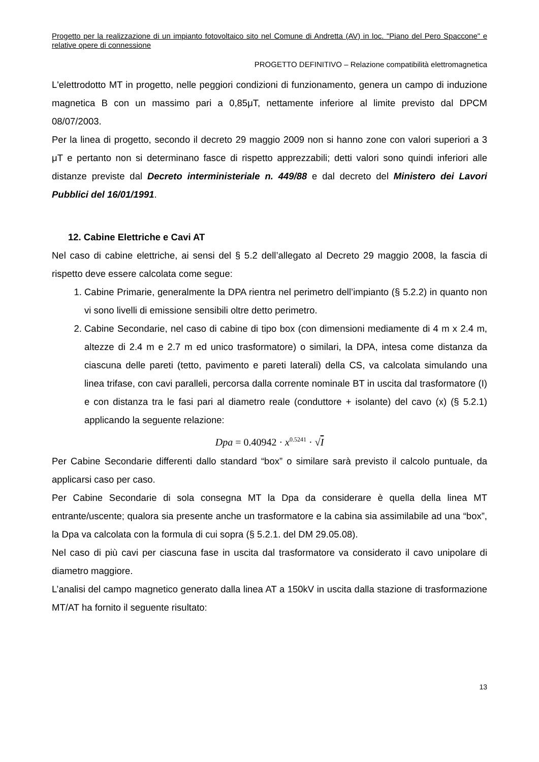Progetto per la realizzazione di un impianto fotovoltaico sito nel Comune di Andretta (AV) in loc. "Piano del Pero Spaccone" e relative opere di connessione
PROGETTO DEFINITIVO – Relazione compatibilità elettromagnetica
L'elettrodotto MT in progetto, nelle peggiori condizioni di funzionamento, genera un campo di induzione magnetica B con un massimo pari a 0,85μT, nettamente inferiore al limite previsto dal DPCM 08/07/2003.
Per la linea di progetto, secondo il decreto 29 maggio 2009 non si hanno zone con valori superiori a 3 μT e pertanto non si determinano fasce di rispetto apprezzabili; detti valori sono quindi inferiori alle distanze previste dal Decreto interministeriale n. 449/88 e dal decreto del Ministero dei Lavori Pubblici del 16/01/1991.
12. Cabine Elettriche e Cavi AT
Nel caso di cabine elettriche, ai sensi del § 5.2 dell’allegato al Decreto 29 maggio 2008, la fascia di rispetto deve essere calcolata come segue:
1. Cabine Primarie, generalmente la DPA rientra nel perimetro dell’impianto (§ 5.2.2) in quanto non vi sono livelli di emissione sensibili oltre detto perimetro.
2. Cabine Secondarie, nel caso di cabine di tipo box (con dimensioni mediamente di 4 m x 2.4 m, altezze di 2.4 m e 2.7 m ed unico trasformatore) o similari, la DPA, intesa come distanza da ciascuna delle pareti (tetto, pavimento e pareti laterali) della CS, va calcolata simulando una linea trifase, con cavi paralleli, percorsa dalla corrente nominale BT in uscita dal trasformatore (I) e con distanza tra le fasi pari al diametro reale (conduttore + isolante) del cavo (x) (§ 5.2.1) applicando la seguente relazione:
Dpa = 0.40942 · x<sup>0.5241</sup> · √I
Per Cabine Secondarie differenti dallo standard “box” o similare sarà previsto il calcolo puntuale, da applicarsi caso per caso.
Per Cabine Secondarie di sola consegna MT la Dpa da considerare è quella della linea MT entrante/uscente; qualora sia presente anche un trasformatore e la cabina sia assimilabile ad una “box”, la Dpa va calcolata con la formula di cui sopra (§ 5.2.1. del DM 29.05.08).
Nel caso di più cavi per ciascuna fase in uscita dal trasformatore va considerato il cavo unipolare di diametro maggiore.
L’analisi del campo magnetico generato dalla linea AT a 150kV in uscita dalla stazione di trasformazione MT/AT ha fornito il seguente risultato:
13